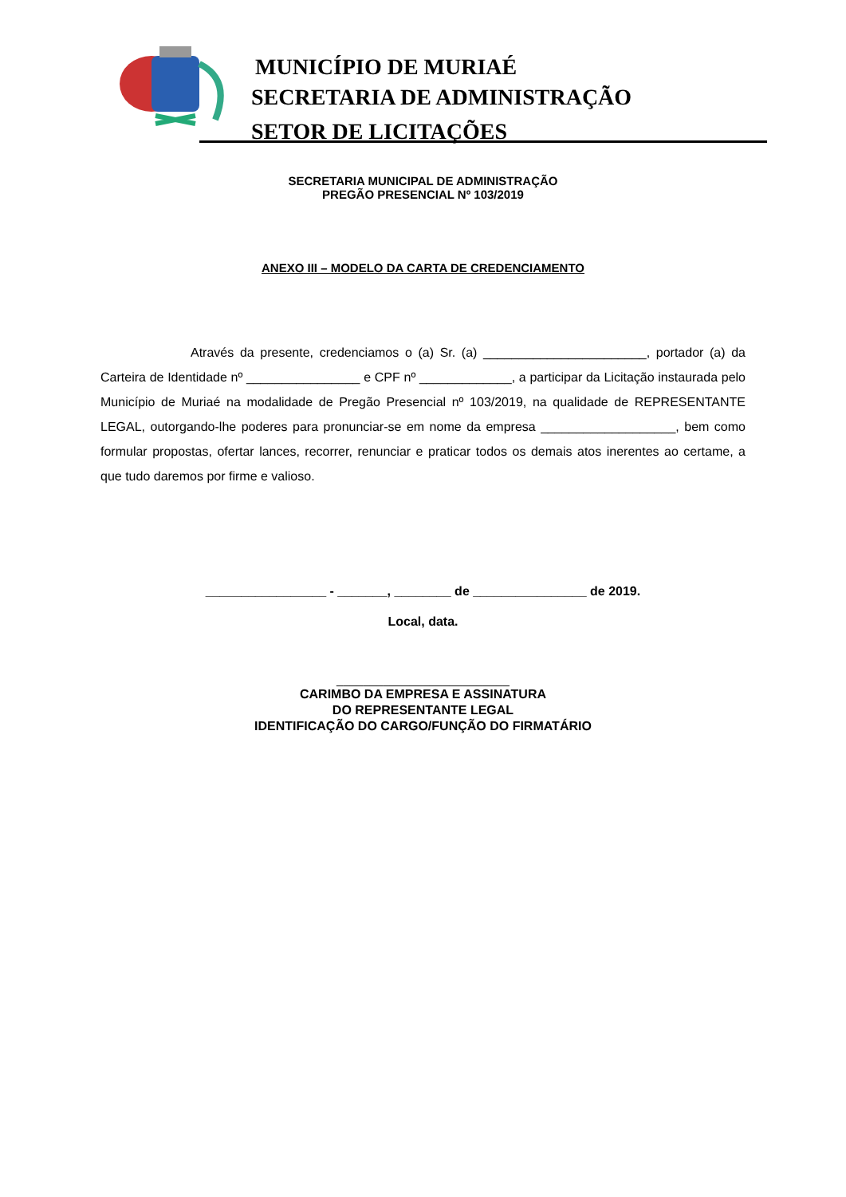MUNICÍPIO DE MURIAÉ
SECRETARIA DE ADMINISTRAÇÃO
SETOR DE LICITAÇÕES
SECRETARIA MUNICIPAL DE ADMINISTRAÇÃO
PREGÃO PRESENCIAL Nº 103/2019
ANEXO III – MODELO DA CARTA DE CREDENCIAMENTO
Através da presente, credenciamos o (a) Sr. (a) _______________________, portador (a) da Carteira de Identidade nº ________________ e CPF nº _____________, a participar da Licitação instaurada pelo Município de Muriaé na modalidade de Pregão Presencial nº 103/2019, na qualidade de REPRESENTANTE LEGAL, outorgando-lhe poderes para pronunciar-se em nome da empresa ___________________, bem como formular propostas, ofertar lances, recorrer, renunciar e praticar todos os demais atos inerentes ao certame, a que tudo daremos por firme e valioso.
_________________ - _______, ________ de ________________ de 2019.
Local, data.
__________________________
CARIMBO DA EMPRESA E ASSINATURA
DO REPRESENTANTE LEGAL
IDENTIFICAÇÃO DO CARGO/FUNÇÃO DO FIRMATÁRIO